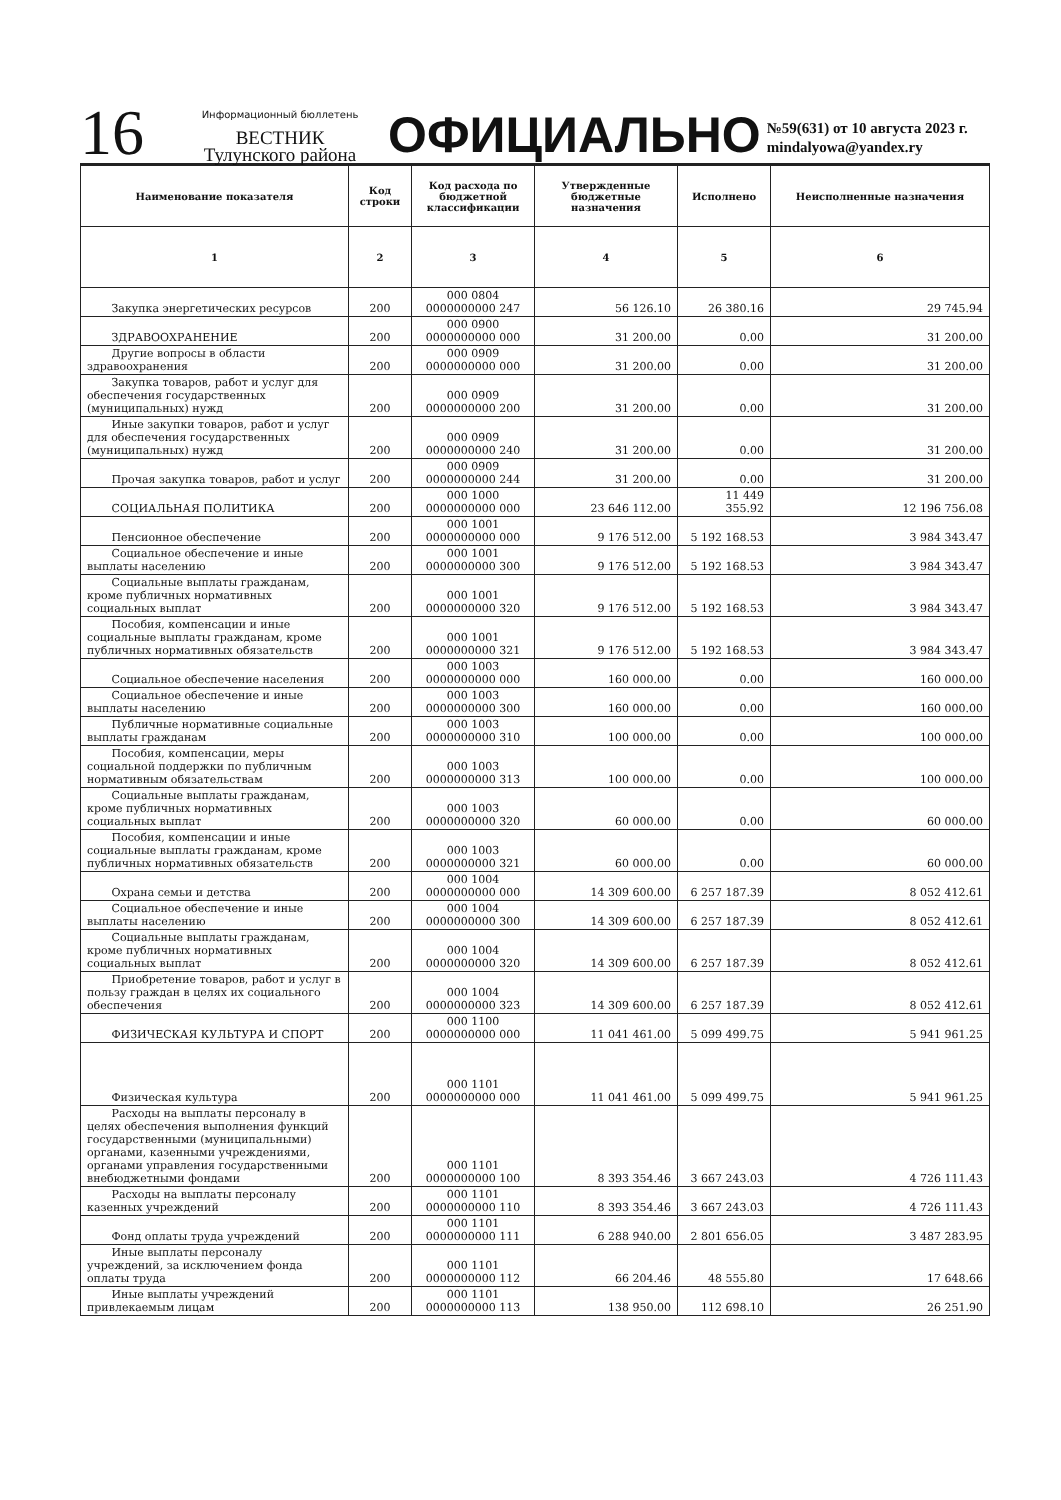16
Информационный бюллетень
ВЕСТНИК
Тулунского района
ОФИЦИАЛЬНО
№59(631) от 10 августа 2023 г.
mindalyowa@yandex.ry
| Наименование показателя | Код строки | Код расхода по бюджетной классификации | Утвержденные бюджетные назначения | Исполнено | Неисполненные назначения |
| --- | --- | --- | --- | --- | --- |
| 1 | 2 | 3 | 4 | 5 | 6 |
| Закупка энергетических ресурсов | 200 | 000 0804 0000000000 247 | 56 126.10 | 26 380.16 | 29 745.94 |
| ЗДРАВООХРАНЕНИЕ | 200 | 000 0900 0000000000 000 | 31 200.00 | 0.00 | 31 200.00 |
| Другие вопросы в области здравоохранения | 200 | 000 0909 0000000000 000 | 31 200.00 | 0.00 | 31 200.00 |
| Закупка товаров, работ и услуг для обеспечения государственных (муниципальных) нужд | 200 | 000 0909 0000000000 200 | 31 200.00 | 0.00 | 31 200.00 |
| Иные закупки товаров, работ и услуг для обеспечения государственных (муниципальных) нужд | 200 | 000 0909 0000000000 240 | 31 200.00 | 0.00 | 31 200.00 |
| Прочая закупка товаров, работ и услуг | 200 | 000 0909 0000000000 244 | 31 200.00 | 0.00 | 31 200.00 |
| СОЦИАЛЬНАЯ ПОЛИТИКА | 200 | 000 1000 0000000000 000 | 23 646 112.00 | 11 449 355.92 | 12 196 756.08 |
| Пенсионное обеспечение | 200 | 000 1001 0000000000 000 | 9 176 512.00 | 5 192 168.53 | 3 984 343.47 |
| Социальное обеспечение и иные выплаты населению | 200 | 000 1001 0000000000 300 | 9 176 512.00 | 5 192 168.53 | 3 984 343.47 |
| Социальные выплаты гражданам, кроме публичных нормативных социальных выплат | 200 | 000 1001 0000000000 320 | 9 176 512.00 | 5 192 168.53 | 3 984 343.47 |
| Пособия, компенсации и иные социальные выплаты гражданам, кроме публичных нормативных обязательств | 200 | 000 1001 0000000000 321 | 9 176 512.00 | 5 192 168.53 | 3 984 343.47 |
| Социальное обеспечение населения | 200 | 000 1003 0000000000 000 | 160 000.00 | 0.00 | 160 000.00 |
| Социальное обеспечение и иные выплаты населению | 200 | 000 1003 0000000000 300 | 160 000.00 | 0.00 | 160 000.00 |
| Публичные нормативные социальные выплаты гражданам | 200 | 000 1003 0000000000 310 | 100 000.00 | 0.00 | 100 000.00 |
| Пособия, компенсации, меры социальной поддержки по публичным нормативным обязательствам | 200 | 000 1003 0000000000 313 | 100 000.00 | 0.00 | 100 000.00 |
| Социальные выплаты гражданам, кроме публичных нормативных социальных выплат | 200 | 000 1003 0000000000 320 | 60 000.00 | 0.00 | 60 000.00 |
| Пособия, компенсации и иные социальные выплаты гражданам, кроме публичных нормативных обязательств | 200 | 000 1003 0000000000 321 | 60 000.00 | 0.00 | 60 000.00 |
| Охрана семьи и детства | 200 | 000 1004 0000000000 000 | 14 309 600.00 | 6 257 187.39 | 8 052 412.61 |
| Социальное обеспечение и иные выплаты населению | 200 | 000 1004 0000000000 300 | 14 309 600.00 | 6 257 187.39 | 8 052 412.61 |
| Социальные выплаты гражданам, кроме публичных нормативных социальных выплат | 200 | 000 1004 0000000000 320 | 14 309 600.00 | 6 257 187.39 | 8 052 412.61 |
| Приобретение товаров, работ и услуг в пользу граждан в целях их социального обеспечения | 200 | 000 1004 0000000000 323 | 14 309 600.00 | 6 257 187.39 | 8 052 412.61 |
| ФИЗИЧЕСКАЯ КУЛЬТУРА И СПОРТ | 200 | 000 1100 0000000000 000 | 11 041 461.00 | 5 099 499.75 | 5 941 961.25 |
| Физическая культура | 200 | 000 1101 0000000000 000 | 11 041 461.00 | 5 099 499.75 | 5 941 961.25 |
| Расходы на выплаты персоналу в целях обеспечения выполнения функций государственными (муниципальными) органами, казенными учреждениями, органами управления государственными внебюджетными фондами | 200 | 000 1101 0000000000 100 | 8 393 354.46 | 3 667 243.03 | 4 726 111.43 |
| Расходы на выплаты персоналу казенных учреждений | 200 | 000 1101 0000000000 110 | 8 393 354.46 | 3 667 243.03 | 4 726 111.43 |
| Фонд оплаты труда учреждений | 200 | 000 1101 0000000000 111 | 6 288 940.00 | 2 801 656.05 | 3 487 283.95 |
| Иные выплаты персоналу учреждений, за исключением фонда оплаты труда | 200 | 000 1101 0000000000 112 | 66 204.46 | 48 555.80 | 17 648.66 |
| Иные выплаты учреждений привлекаемым лицам | 200 | 000 1101 0000000000 113 | 138 950.00 | 112 698.10 | 26 251.90 |